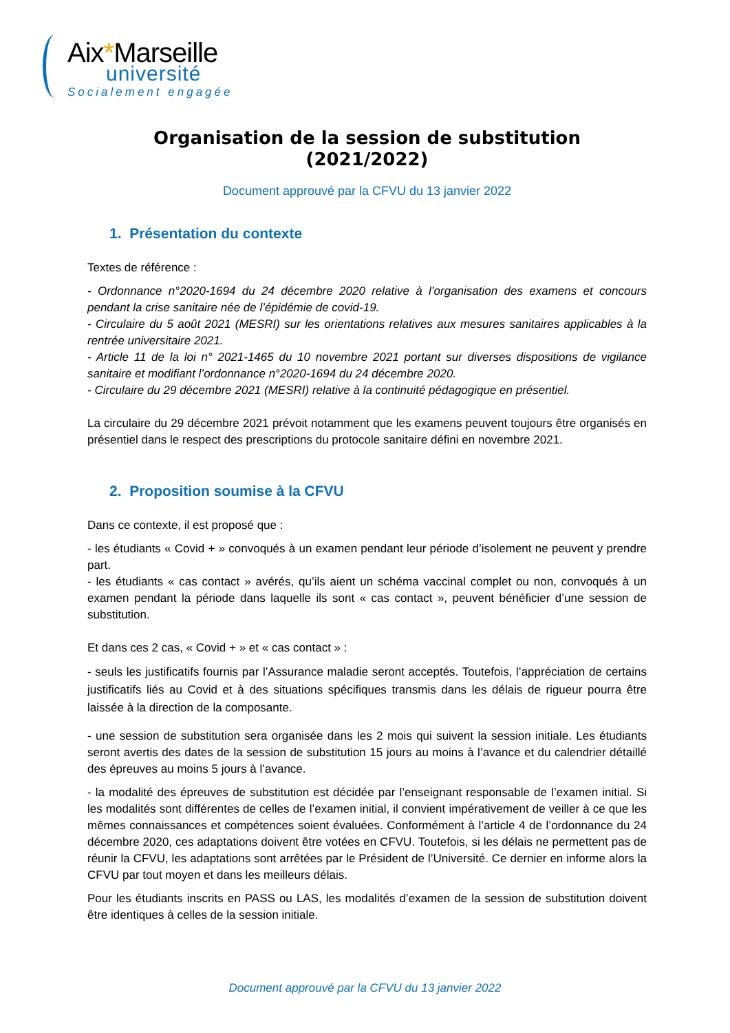Aix*Marseille
université
Socialement engagée
Organisation de la session de substitution
(2021/2022)
Document approuvé par la CFVU du 13 janvier 2022
1. Présentation du contexte
Textes de référence :
- Ordonnance n°2020-1694 du 24 décembre 2020 relative à l’organisation des examens et concours pendant la crise sanitaire née de l’épidémie de covid-19.
- Circulaire du 5 août 2021 (MESRI) sur les orientations relatives aux mesures sanitaires applicables à la rentrée universitaire 2021.
- Article 11 de la loi n° 2021-1465 du 10 novembre 2021 portant sur diverses dispositions de vigilance sanitaire et modifiant l’ordonnance n°2020-1694 du 24 décembre 2020.
- Circulaire du 29 décembre 2021 (MESRI) relative à la continuité pédagogique en présentiel.
La circulaire du 29 décembre 2021 prévoit notamment que les examens peuvent toujours être organisés en présentiel dans le respect des prescriptions du protocole sanitaire défini en novembre 2021.
2. Proposition soumise à la CFVU
Dans ce contexte, il est proposé que :
- les étudiants « Covid + » convoqués à un examen pendant leur période d’isolement ne peuvent y prendre part.
- les étudiants « cas contact » avérés, qu’ils aient un schéma vaccinal complet ou non, convoqués à un examen pendant la période dans laquelle ils sont « cas contact », peuvent bénéficier d’une session de substitution.
Et dans ces 2 cas, « Covid + » et « cas contact » :
- seuls les justificatifs fournis par l’Assurance maladie seront acceptés. Toutefois, l’appréciation de certains justificatifs liés au Covid et à des situations spécifiques transmis dans les délais de rigueur pourra être laissée à la direction de la composante.
- une session de substitution sera organisée dans les 2 mois qui suivent la session initiale. Les étudiants seront avertis des dates de la session de substitution 15 jours au moins à l’avance et du calendrier détaillé des épreuves au moins 5 jours à l’avance.
- la modalité des épreuves de substitution est décidée par l’enseignant responsable de l’examen initial. Si les modalités sont différentes de celles de l’examen initial, il convient impérativement de veiller à ce que les mêmes connaissances et compétences soient évaluées. Conformément à l’article 4 de l’ordonnance du 24 décembre 2020, ces adaptations doivent être votées en CFVU. Toutefois, si les délais ne permettent pas de réunir la CFVU, les adaptations sont arrêtées par le Président de l’Université. Ce dernier en informe alors la CFVU par tout moyen et dans les meilleurs délais.
Pour les étudiants inscrits en PASS ou LAS, les modalités d’examen de la session de substitution doivent être identiques à celles de la session initiale.
Document approuvé par la CFVU du 13 janvier 2022